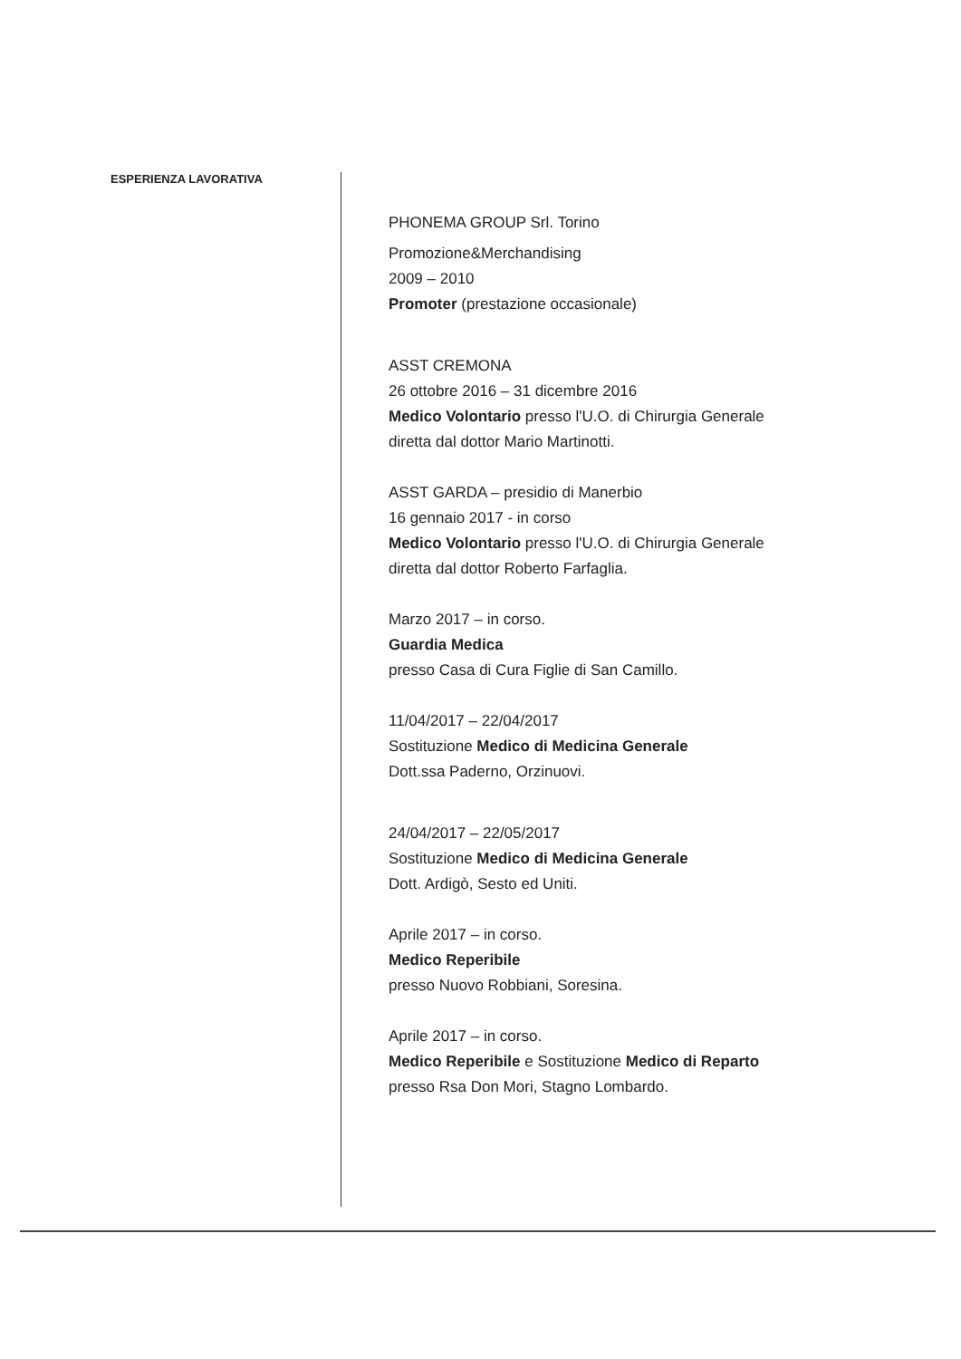ESPERIENZA LAVORATIVA
PHONEMA GROUP Srl. Torino
Promozione&Merchandising
2009 – 2010
Promoter (prestazione occasionale)
ASST CREMONA
26 ottobre 2016 – 31 dicembre 2016
Medico Volontario presso l'U.O. di Chirurgia Generale
diretta dal dottor Mario Martinotti.
ASST GARDA – presidio di Manerbio
16 gennaio 2017 - in corso
Medico Volontario presso l'U.O. di Chirurgia Generale
diretta dal dottor Roberto Farfaglia.
Marzo 2017 – in corso.
Guardia Medica
presso Casa di Cura Figlie di San Camillo.
11/04/2017 – 22/04/2017
Sostituzione Medico di Medicina Generale
Dott.ssa Paderno, Orzinuovi.
24/04/2017 – 22/05/2017
Sostituzione Medico di Medicina Generale
Dott. Ardigò, Sesto ed Uniti.
Aprile 2017 – in corso.
Medico Reperibile
presso Nuovo Robbiani, Soresina.
Aprile 2017 – in corso.
Medico Reperibile e Sostituzione Medico di Reparto
presso Rsa Don Mori, Stagno Lombardo.